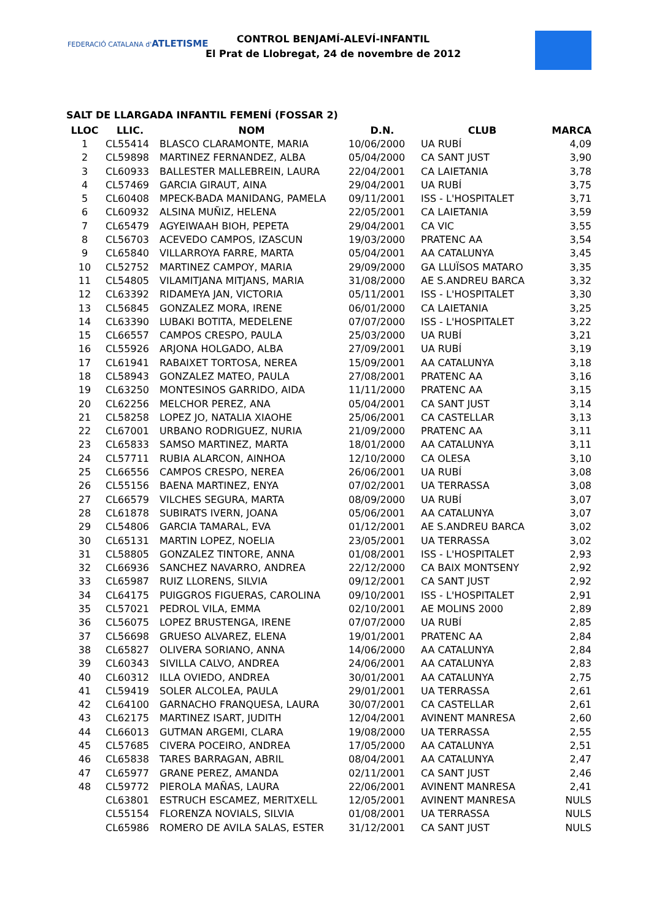FEDERACIÓ CATALANA d'ATLETISME
CONTROL BENJAMÍ-ALEVÍ-INFANTIL
El Prat de Llobregat, 24 de novembre de 2012
SALT DE LLARGADA INFANTIL FEMENÍ (FOSSAR 2)
| LLOC | LLIC. | NOM | D.N. | CLUB | MARCA |
| --- | --- | --- | --- | --- | --- |
| 1 | CL55414 | BLASCO CLARAMONTE, MARIA | 10/06/2000 | UA RUBÍ | 4,09 |
| 2 | CL59898 | MARTINEZ FERNANDEZ, ALBA | 05/04/2000 | CA SANT JUST | 3,90 |
| 3 | CL60933 | BALLESTER MALLEBREIN, LAURA | 22/04/2001 | CA LAIETANIA | 3,78 |
| 4 | CL57469 | GARCIA GIRAUT, AINA | 29/04/2001 | UA RUBÍ | 3,75 |
| 5 | CL60408 | MPECK-BADA MANIDANG, PAMELA | 09/11/2001 | ISS - L'HOSPITALET | 3,71 |
| 6 | CL60932 | ALSINA MUÑIZ, HELENA | 22/05/2001 | CA LAIETANIA | 3,59 |
| 7 | CL65479 | AGYEIWAAH BIOH, PEPETA | 29/04/2001 | CA VIC | 3,55 |
| 8 | CL56703 | ACEVEDO CAMPOS, IZASCUN | 19/03/2000 | PRATENC AA | 3,54 |
| 9 | CL65840 | VILLARROYA FARRE, MARTA | 05/04/2001 | AA CATALUNYA | 3,45 |
| 10 | CL52752 | MARTINEZ CAMPOY, MARIA | 29/09/2000 | GA LLUÏSOS MATARO | 3,35 |
| 11 | CL54805 | VILAMITJANA MITJANS, MARIA | 31/08/2000 | AE S.ANDREU BARCA | 3,32 |
| 12 | CL63392 | RIDAMEYA JAN, VICTORIA | 05/11/2001 | ISS - L'HOSPITALET | 3,30 |
| 13 | CL56845 | GONZALEZ MORA, IRENE | 06/01/2000 | CA LAIETANIA | 3,25 |
| 14 | CL63390 | LUBAKI BOTITA, MEDELENE | 07/07/2000 | ISS - L'HOSPITALET | 3,22 |
| 15 | CL66557 | CAMPOS CRESPO, PAULA | 25/03/2000 | UA RUBÍ | 3,21 |
| 16 | CL55926 | ARJONA HOLGADO, ALBA | 27/09/2001 | UA RUBÍ | 3,19 |
| 17 | CL61941 | RABAIXET TORTOSA, NEREA | 15/09/2001 | AA CATALUNYA | 3,18 |
| 18 | CL58943 | GONZALEZ MATEO, PAULA | 27/08/2001 | PRATENC AA | 3,16 |
| 19 | CL63250 | MONTESINOS GARRIDO, AIDA | 11/11/2000 | PRATENC AA | 3,15 |
| 20 | CL62256 | MELCHOR PEREZ, ANA | 05/04/2001 | CA SANT JUST | 3,14 |
| 21 | CL58258 | LOPEZ JO, NATALIA XIAOHE | 25/06/2001 | CA CASTELLAR | 3,13 |
| 22 | CL67001 | URBANO RODRIGUEZ, NURIA | 21/09/2000 | PRATENC AA | 3,11 |
| 23 | CL65833 | SAMSO MARTINEZ, MARTA | 18/01/2000 | AA CATALUNYA | 3,11 |
| 24 | CL57711 | RUBIA ALARCON, AINHOA | 12/10/2000 | CA OLESA | 3,10 |
| 25 | CL66556 | CAMPOS CRESPO, NEREA | 26/06/2001 | UA RUBÍ | 3,08 |
| 26 | CL55156 | BAENA MARTINEZ, ENYA | 07/02/2001 | UA TERRASSA | 3,08 |
| 27 | CL66579 | VILCHES SEGURA, MARTA | 08/09/2000 | UA RUBÍ | 3,07 |
| 28 | CL61878 | SUBIRATS IVERN, JOANA | 05/06/2001 | AA CATALUNYA | 3,07 |
| 29 | CL54806 | GARCIA TAMARAL, EVA | 01/12/2001 | AE S.ANDREU BARCA | 3,02 |
| 30 | CL65131 | MARTIN LOPEZ, NOELIA | 23/05/2001 | UA TERRASSA | 3,02 |
| 31 | CL58805 | GONZALEZ TINTORE, ANNA | 01/08/2001 | ISS - L'HOSPITALET | 2,93 |
| 32 | CL66936 | SANCHEZ NAVARRO, ANDREA | 22/12/2000 | CA BAIX MONTSENY | 2,92 |
| 33 | CL65987 | RUIZ LLORENS, SILVIA | 09/12/2001 | CA SANT JUST | 2,92 |
| 34 | CL64175 | PUIGGROS FIGUERAS, CAROLINA | 09/10/2001 | ISS - L'HOSPITALET | 2,91 |
| 35 | CL57021 | PEDROL VILA, EMMA | 02/10/2001 | AE MOLINS 2000 | 2,89 |
| 36 | CL56075 | LOPEZ BRUSTENGA, IRENE | 07/07/2000 | UA RUBÍ | 2,85 |
| 37 | CL56698 | GRUESO ALVAREZ, ELENA | 19/01/2001 | PRATENC AA | 2,84 |
| 38 | CL65827 | OLIVERA SORIANO, ANNA | 14/06/2000 | AA CATALUNYA | 2,84 |
| 39 | CL60343 | SIVILLA CALVO, ANDREA | 24/06/2001 | AA CATALUNYA | 2,83 |
| 40 | CL60312 | ILLA OVIEDO, ANDREA | 30/01/2001 | AA CATALUNYA | 2,75 |
| 41 | CL59419 | SOLER ALCOLEA, PAULA | 29/01/2001 | UA TERRASSA | 2,61 |
| 42 | CL64100 | GARNACHO FRANQUESA, LAURA | 30/07/2001 | CA CASTELLAR | 2,61 |
| 43 | CL62175 | MARTINEZ ISART, JUDITH | 12/04/2001 | AVINENT MANRESA | 2,60 |
| 44 | CL66013 | GUTMAN ARGEMI, CLARA | 19/08/2000 | UA TERRASSA | 2,55 |
| 45 | CL57685 | CIVERA POCEIRO, ANDREA | 17/05/2000 | AA CATALUNYA | 2,51 |
| 46 | CL65838 | TARES BARRAGAN, ABRIL | 08/04/2001 | AA CATALUNYA | 2,47 |
| 47 | CL65977 | GRANE PEREZ, AMANDA | 02/11/2001 | CA SANT JUST | 2,46 |
| 48 | CL59772 | PIEROLA MAÑAS, LAURA | 22/06/2001 | AVINENT MANRESA | 2,41 |
| | CL63801 | ESTRUCH ESCAMEZ, MERITXELL | 12/05/2001 | AVINENT MANRESA | NULS |
| | CL55154 | FLORENZA NOVIALS, SILVIA | 01/08/2001 | UA TERRASSA | NULS |
| | CL65986 | ROMERO DE AVILA SALAS, ESTER | 31/12/2001 | CA SANT JUST | NULS |